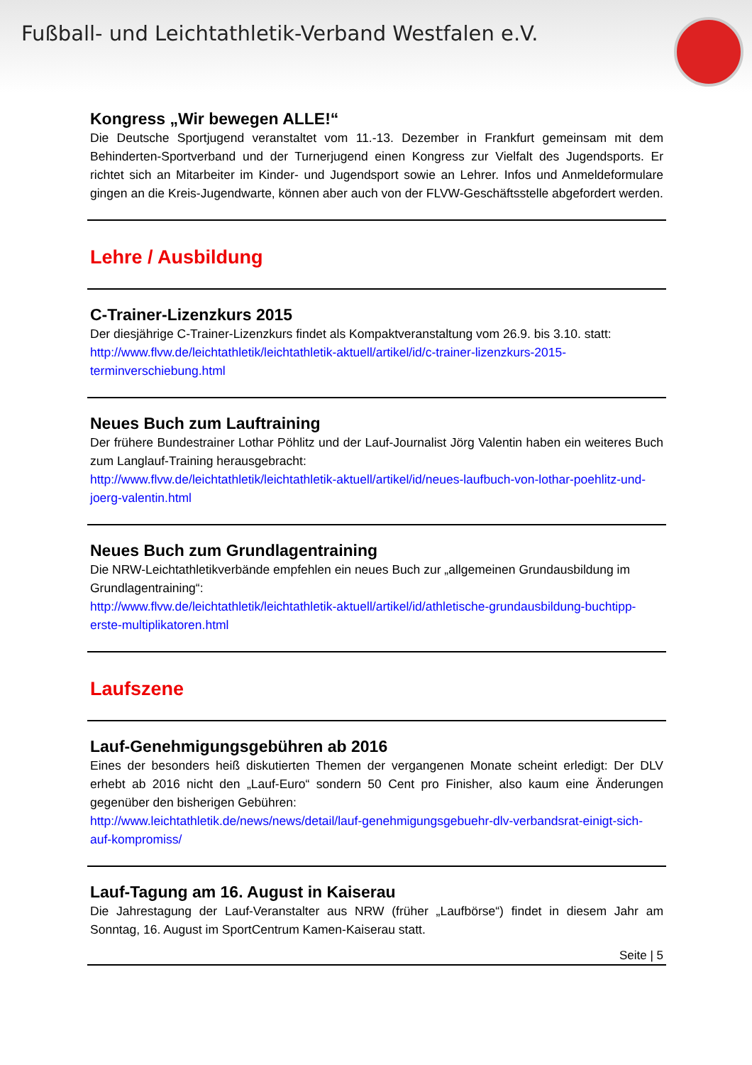Fußball- und Leichtathletik-Verband Westfalen e.V.
Kongress „Wir bewegen ALLE!“
Die Deutsche Sportjugend veranstaltet vom 11.-13. Dezember in Frankfurt gemeinsam mit dem Behinderten-Sportverband und der Turnerjugend einen Kongress zur Vielfalt des Jugendsports. Er richtet sich an Mitarbeiter im Kinder- und Jugendsport sowie an Lehrer. Infos und Anmeldeformulare gingen an die Kreis-Jugendwarte, können aber auch von der FLVW-Geschäftsstelle abgefordert werden.
Lehre / Ausbildung
C-Trainer-Lizenzkurs 2015
Der diesjährige C-Trainer-Lizenzkurs findet als Kompaktveranstaltung vom 26.9. bis 3.10. statt:
http://www.flvw.de/leichtathletik/leichtathletik-aktuell/artikel/id/c-trainer-lizenzkurs-2015-terminverschiebung.html
Neues Buch zum Lauftraining
Der frühere Bundestrainer Lothar Pöhlitz und der Lauf-Journalist Jörg Valentin haben ein weiteres Buch zum Langlauf-Training herausgebracht:
http://www.flvw.de/leichtathletik/leichtathletik-aktuell/artikel/id/neues-laufbuch-von-lothar-poehlitz-und-joerg-valentin.html
Neues Buch zum Grundlagentraining
Die NRW-Leichtathletikverbände empfehlen ein neues Buch zur „allgemeinen Grundausbildung im Grundlagentraining“:
http://www.flvw.de/leichtathletik/leichtathletik-aktuell/artikel/id/athletische-grundausbildung-buchtipp-erste-multiplikatoren.html
Laufszene
Lauf-Genehmigungsgebühren ab 2016
Eines der besonders heiß diskutierten Themen der vergangenen Monate scheint erledigt: Der DLV erhebt ab 2016 nicht den „Lauf-Euro“ sondern 50 Cent pro Finisher, also kaum eine Änderungen gegenüber den bisherigen Gebühren:
http://www.leichtathletik.de/news/news/detail/lauf-genehmigungsgebuehr-dlv-verbandsrat-einigt-sich-auf-kompromiss/
Lauf-Tagung am 16. August in Kaiserau
Die Jahrestagung der Lauf-Veranstalter aus NRW (früher „Laufbörse“) findet in diesem Jahr am Sonntag, 16. August im SportCentrum Kamen-Kaiserau statt.
Seite | 5